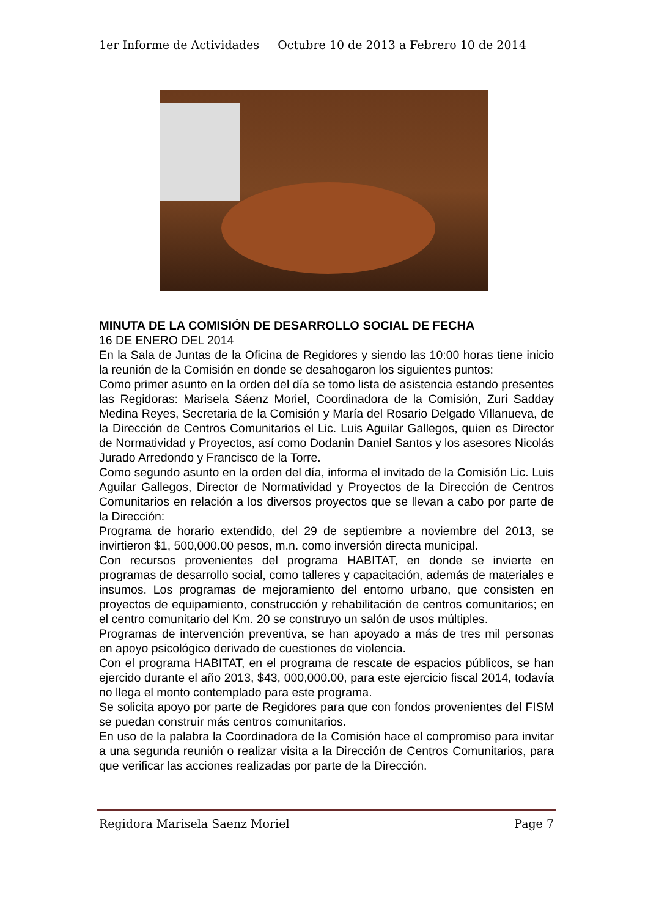1er Informe de Actividades Octubre 10 de 2013 a Febrero 10 de 2014
MINUTA DE LA COMISIÓN DE DESARROLLO SOCIAL DE FECHA
16 DE ENERO DEL 2014
En la Sala de Juntas de la Oficina de Regidores y siendo las 10:00 horas tiene inicio la reunión de la Comisión en donde se desahogaron los siguientes puntos:
Como primer asunto en la orden del día se tomo lista de asistencia estando presentes las Regidoras: Marisela Sáenz Moriel, Coordinadora de la Comisión, Zuri Sadday Medina Reyes, Secretaria de la Comisión y María del Rosario Delgado Villanueva, de la Dirección de Centros Comunitarios el Lic. Luis Aguilar Gallegos, quien es Director de Normatividad y Proyectos, así como Dodanin Daniel Santos y los asesores Nicolás Jurado Arredondo y Francisco de la Torre.
Como segundo asunto en la orden del día, informa el invitado de la Comisión Lic. Luis Aguilar Gallegos, Director de Normatividad y Proyectos de la Dirección de Centros Comunitarios en relación a los diversos proyectos que se llevan a cabo por parte de la Dirección:
Programa de horario extendido, del 29 de septiembre a noviembre del 2013, se invirtieron $1, 500,000.00 pesos, m.n. como inversión directa municipal.
Con recursos provenientes del programa HABITAT, en donde se invierte en programas de desarrollo social, como talleres y capacitación, además de materiales e insumos. Los programas de mejoramiento del entorno urbano, que consisten en proyectos de equipamiento, construcción y rehabilitación de centros comunitarios; en el centro comunitario del Km. 20 se construyo un salón de usos múltiples.
Programas de intervención preventiva, se han apoyado a más de tres mil personas en apoyo psicológico derivado de cuestiones de violencia.
Con el programa HABITAT, en el programa de rescate de espacios públicos, se han ejercido durante el año 2013, $43, 000,000.00, para este ejercicio fiscal 2014, todavía no llega el monto contemplado para este programa.
Se solicita apoyo por parte de Regidores para que con fondos provenientes del FISM se puedan construir más centros comunitarios.
En uso de la palabra la Coordinadora de la Comisión hace el compromiso para invitar a una segunda reunión o realizar visita a la Dirección de Centros Comunitarios, para que verificar las acciones realizadas por parte de la Dirección.
Regidora Marisela Saenz Moriel Page 7